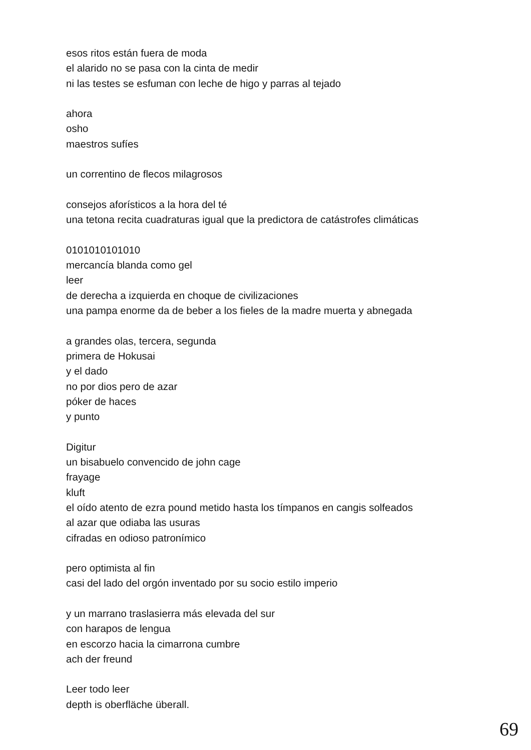esos ritos están fuera de moda
el alarido no se pasa con la cinta de medir
ni las testes se esfuman con leche de higo y parras al tejado
ahora
osho
maestros sufíes
un correntino de flecos milagrosos
consejos aforísticos a la hora del té
una tetona recita cuadraturas igual que la predictora de catástrofes climáticas
0101010101010
mercancía blanda como gel
leer
de derecha a izquierda en choque de civilizaciones
una pampa enorme da de beber a los fieles de la madre muerta y abnegada
a grandes olas, tercera, segunda
primera de Hokusai
y el dado
no por dios pero de azar
póker de haces
y punto
Digitur
un bisabuelo convencido de john cage
frayage
kluft
el oído atento de ezra pound metido hasta los tímpanos en cangis solfeados
al azar que odiaba las usuras
cifradas en odioso patronímico
pero optimista al fin
casi del lado del orgón inventado por su socio estilo imperio
y un marrano traslasierra más elevada del sur
con harapos de lengua
en escorzo hacia la cimarrona cumbre
ach der freund
Leer todo leer
depth is oberfläche überall.
69